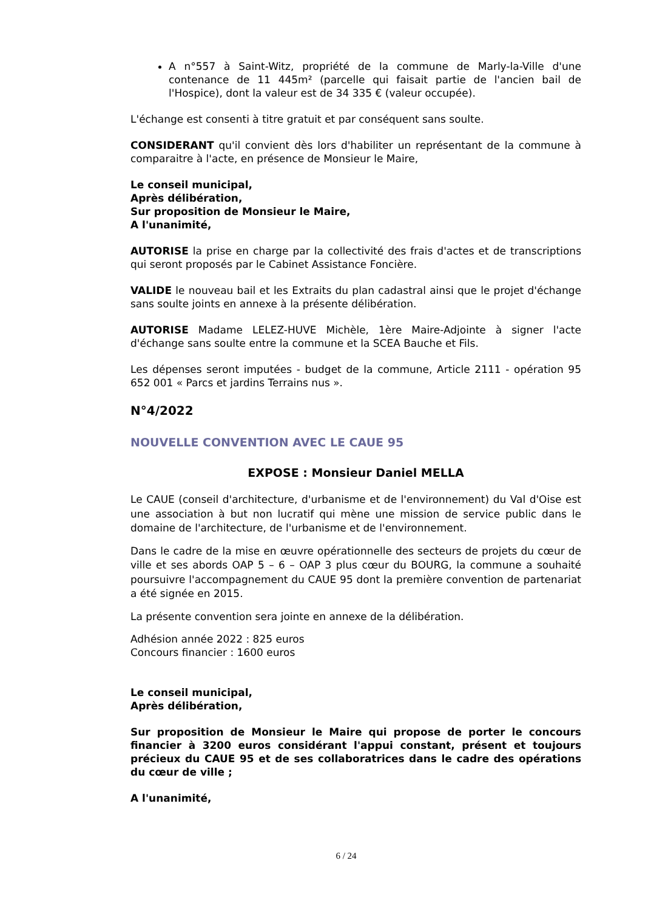A n°557 à Saint-Witz, propriété de la commune de Marly-la-Ville d'une contenance de 11 445m² (parcelle qui faisait partie de l'ancien bail de l'Hospice), dont la valeur est de 34 335 € (valeur occupée).
L'échange est consenti à titre gratuit et par conséquent sans soulte.
CONSIDERANT qu'il convient dès lors d'habiliter un représentant de la commune à comparaitre à l'acte, en présence de Monsieur le Maire,
Le conseil municipal,
Après délibération,
Sur proposition de Monsieur le Maire,
A l'unanimité,
AUTORISE la prise en charge par la collectivité des frais d'actes et de transcriptions qui seront proposés par le Cabinet Assistance Foncière.
VALIDE le nouveau bail et les Extraits du plan cadastral ainsi que le projet d'échange sans soulte joints en annexe à la présente délibération.
AUTORISE Madame LELEZ-HUVE Michèle, 1ère Maire-Adjointe à signer l'acte d'échange sans soulte entre la commune et la SCEA Bauche et Fils.
Les dépenses seront imputées - budget de la commune, Article 2111 - opération 95 652 001 « Parcs et jardins Terrains nus ».
N°4/2022
NOUVELLE CONVENTION AVEC LE CAUE 95
EXPOSE : Monsieur Daniel MELLA
Le CAUE (conseil d'architecture, d'urbanisme et de l'environnement) du Val d'Oise est une association à but non lucratif qui mène une mission de service public dans le domaine de l'architecture, de l'urbanisme et de l'environnement.
Dans le cadre de la mise en œuvre opérationnelle des secteurs de projets du cœur de ville et ses abords OAP 5 – 6 – OAP 3 plus cœur du BOURG, la commune a souhaité poursuivre l'accompagnement du CAUE 95 dont la première convention de partenariat a été signée en 2015.
La présente convention sera jointe en annexe de la délibération.
Adhésion année 2022 : 825 euros
Concours financier : 1600 euros
Le conseil municipal,
Après délibération,
Sur proposition de Monsieur le Maire qui propose de porter le concours financier à 3200 euros considérant l'appui constant, présent et toujours précieux du CAUE 95 et de ses collaboratrices dans le cadre des opérations du cœur de ville ;
A l'unanimité,
6 / 24